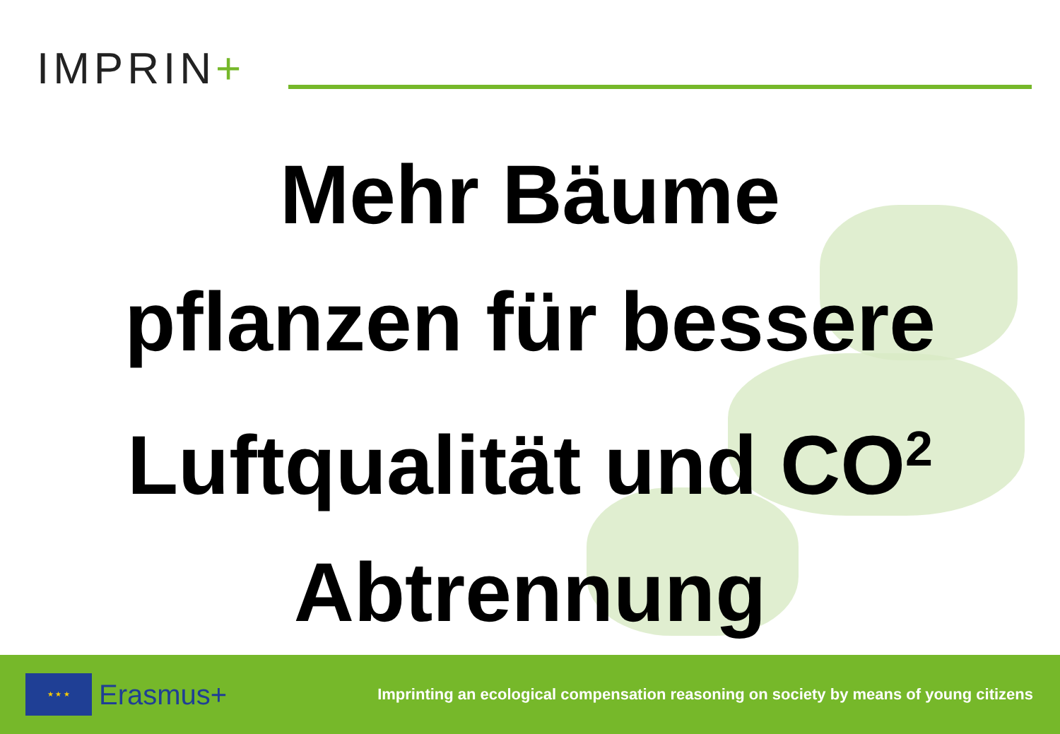IMPRIN+
Mehr Bäume
pflanzen für bessere
Luftqualität und CO<sup>2</sup>
Abtrennung
★ ★ ★
Erasmus+
Imprinting an ecological compensation reasoning on society by means of young citizens